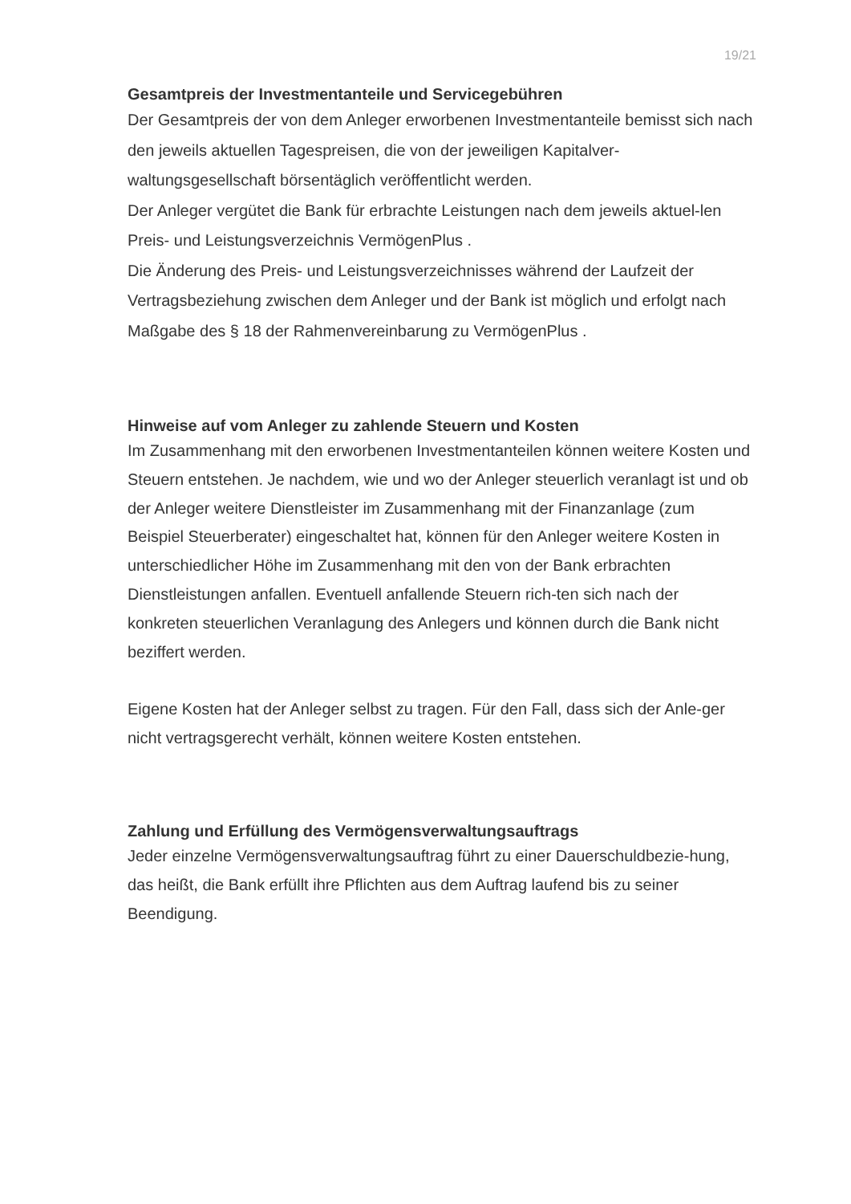19/21
Gesamtpreis der Investmentanteile und Servicegebühren
Der Gesamtpreis der von dem Anleger erworbenen Investmentanteile bemisst sich nach den jeweils aktuellen Tagespreisen, die von der jeweiligen Kapitalver-waltungsgesellschaft börsentäglich veröffentlicht werden.
Der Anleger vergütet die Bank für erbrachte Leistungen nach dem jeweils aktuel-len Preis- und Leistungsverzeichnis VermögenPlus .
Die Änderung des Preis- und Leistungsverzeichnisses während der Laufzeit der Vertragsbeziehung zwischen dem Anleger und der Bank ist möglich und erfolgt nach Maßgabe des § 18 der Rahmenvereinbarung zu VermögenPlus .
Hinweise auf vom Anleger zu zahlende Steuern und Kosten
Im Zusammenhang mit den erworbenen Investmentanteilen können weitere Kosten und Steuern entstehen. Je nachdem, wie und wo der Anleger steuerlich veranlagt ist und ob der Anleger weitere Dienstleister im Zusammenhang mit der Finanzanlage (zum Beispiel Steuerberater) eingeschaltet hat, können für den Anleger weitere Kosten in unterschiedlicher Höhe im Zusammenhang mit den von der Bank erbrachten Dienstleistungen anfallen. Eventuell anfallende Steuern rich-ten sich nach der konkreten steuerlichen Veranlagung des Anlegers und können durch die Bank nicht beziffert werden.
Eigene Kosten hat der Anleger selbst zu tragen. Für den Fall, dass sich der Anle-ger nicht vertragsgerecht verhält, können weitere Kosten entstehen.
Zahlung und Erfüllung des Vermögensverwaltungsauftrags
Jeder einzelne Vermögensverwaltungsauftrag führt zu einer Dauerschuldbezie-hung, das heißt, die Bank erfüllt ihre Pflichten aus dem Auftrag laufend bis zu seiner Beendigung.